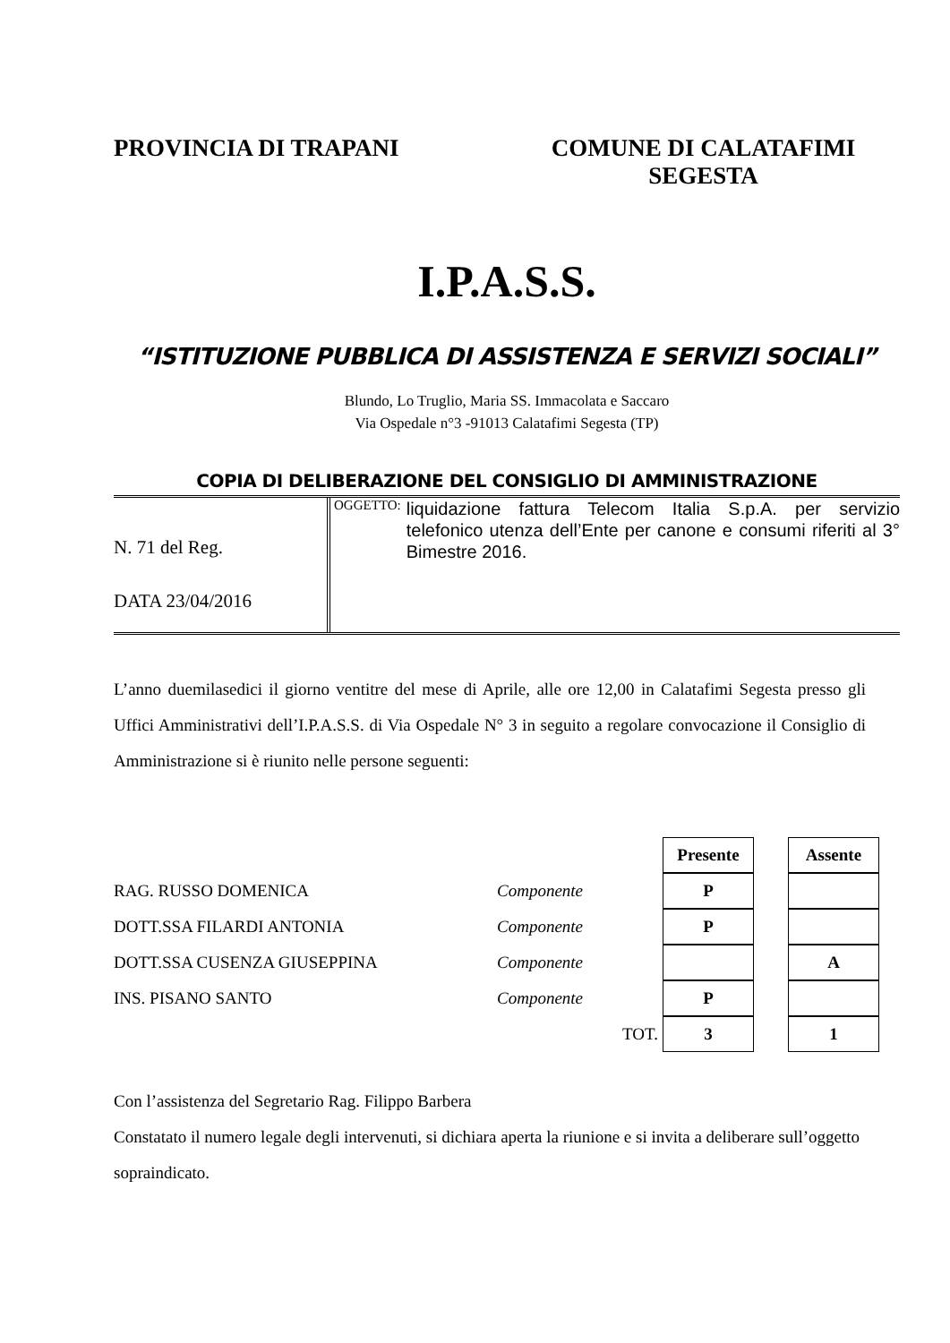PROVINCIA DI TRAPANI COMUNE DI CALATAFIMI
SEGESTA
I.P.A.S.S.
“ISTITUZIONE PUBBLICA DI ASSISTENZA E SERVIZI SOCIALI”
Blundo, Lo Truglio, Maria SS. Immacolata e Saccaro
Via Ospedale n°3 -91013 Calatafimi Segesta (TP)
COPIA DI DELIBERAZIONE DEL CONSIGLIO DI AMMINISTRAZIONE
N. 71 del Reg.
DATA 23/04/2016
OGGETTO:
liquidazione fattura Telecom Italia S.p.A. per servizio telefonico utenza dell’Ente per canone e consumi riferiti al 3° Bimestre 2016.
L’anno duemilasedici il giorno ventitre del mese di Aprile, alle ore 12,00 in Calatafimi Segesta presso gli Uffici Amministrativi dell’I.P.A.S.S. di Via Ospedale N° 3 in seguito a regolare convocazione il Consiglio di Amministrazione si è riunito nelle persone seguenti:
| | | | Presente | | Assente |
| RAG. RUSSO DOMENICA | Componente | | P | | |
| DOTT.SSA FILARDI ANTONIA | Componente | | P | | |
| DOTT.SSA CUSENZA GIUSEPPINA | Componente | | | | A |
| INS. PISANO SANTO | Componente | | P | | |
| | TOT. | | 3 | | 1 |
Con l’assistenza del Segretario Rag. Filippo Barbera
Constatato il numero legale degli intervenuti, si dichiara aperta la riunione e si invita a deliberare sull’oggetto sopraindicato.